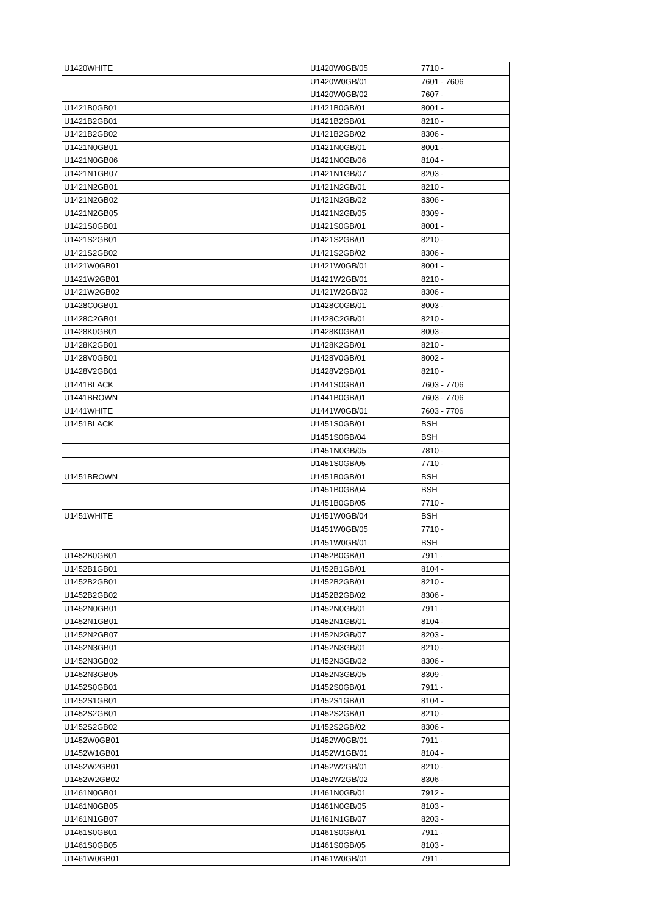| U1420WHITE | U1420W0GB/05 | 7710 - |
| | U1420W0GB/01 | 7601 - 7606 |
| | U1420W0GB/02 | 7607 - |
| U1421B0GB01 | U1421B0GB/01 | 8001 - |
| U1421B2GB01 | U1421B2GB/01 | 8210 - |
| U1421B2GB02 | U1421B2GB/02 | 8306 - |
| U1421N0GB01 | U1421N0GB/01 | 8001 - |
| U1421N0GB06 | U1421N0GB/06 | 8104 - |
| U1421N1GB07 | U1421N1GB/07 | 8203 - |
| U1421N2GB01 | U1421N2GB/01 | 8210 - |
| U1421N2GB02 | U1421N2GB/02 | 8306 - |
| U1421N2GB05 | U1421N2GB/05 | 8309 - |
| U1421S0GB01 | U1421S0GB/01 | 8001 - |
| U1421S2GB01 | U1421S2GB/01 | 8210 - |
| U1421S2GB02 | U1421S2GB/02 | 8306 - |
| U1421W0GB01 | U1421W0GB/01 | 8001 - |
| U1421W2GB01 | U1421W2GB/01 | 8210 - |
| U1421W2GB02 | U1421W2GB/02 | 8306 - |
| U1428C0GB01 | U1428C0GB/01 | 8003 - |
| U1428C2GB01 | U1428C2GB/01 | 8210 - |
| U1428K0GB01 | U1428K0GB/01 | 8003 - |
| U1428K2GB01 | U1428K2GB/01 | 8210 - |
| U1428V0GB01 | U1428V0GB/01 | 8002 - |
| U1428V2GB01 | U1428V2GB/01 | 8210 - |
| U1441BLACK | U1441S0GB/01 | 7603 - 7706 |
| U1441BROWN | U1441B0GB/01 | 7603 - 7706 |
| U1441WHITE | U1441W0GB/01 | 7603 - 7706 |
| U1451BLACK | U1451S0GB/01 | BSH |
| | U1451S0GB/04 | BSH |
| | U1451N0GB/05 | 7810 - |
| | U1451S0GB/05 | 7710 - |
| U1451BROWN | U1451B0GB/01 | BSH |
| | U1451B0GB/04 | BSH |
| | U1451B0GB/05 | 7710 - |
| U1451WHITE | U1451W0GB/04 | BSH |
| | U1451W0GB/05 | 7710 - |
| | U1451W0GB/01 | BSH |
| U1452B0GB01 | U1452B0GB/01 | 7911 - |
| U1452B1GB01 | U1452B1GB/01 | 8104 - |
| U1452B2GB01 | U1452B2GB/01 | 8210 - |
| U1452B2GB02 | U1452B2GB/02 | 8306 - |
| U1452N0GB01 | U1452N0GB/01 | 7911 - |
| U1452N1GB01 | U1452N1GB/01 | 8104 - |
| U1452N2GB07 | U1452N2GB/07 | 8203 - |
| U1452N3GB01 | U1452N3GB/01 | 8210 - |
| U1452N3GB02 | U1452N3GB/02 | 8306 - |
| U1452N3GB05 | U1452N3GB/05 | 8309 - |
| U1452S0GB01 | U1452S0GB/01 | 7911 - |
| U1452S1GB01 | U1452S1GB/01 | 8104 - |
| U1452S2GB01 | U1452S2GB/01 | 8210 - |
| U1452S2GB02 | U1452S2GB/02 | 8306 - |
| U1452W0GB01 | U1452W0GB/01 | 7911 - |
| U1452W1GB01 | U1452W1GB/01 | 8104 - |
| U1452W2GB01 | U1452W2GB/01 | 8210 - |
| U1452W2GB02 | U1452W2GB/02 | 8306 - |
| U1461N0GB01 | U1461N0GB/01 | 7912 - |
| U1461N0GB05 | U1461N0GB/05 | 8103 - |
| U1461N1GB07 | U1461N1GB/07 | 8203 - |
| U1461S0GB01 | U1461S0GB/01 | 7911 - |
| U1461S0GB05 | U1461S0GB/05 | 8103 - |
| U1461W0GB01 | U1461W0GB/01 | 7911 - |